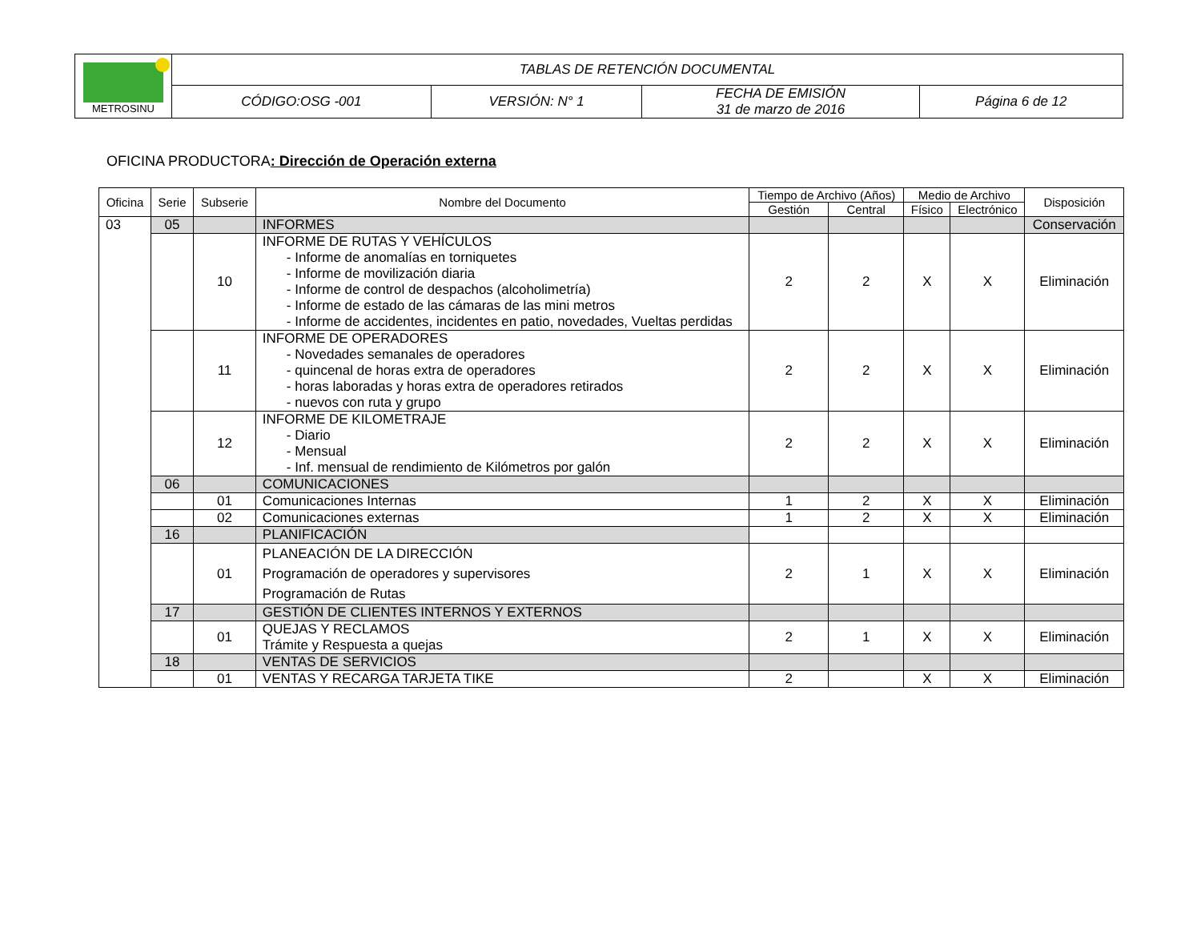| METROSINU | TABLAS DE RETENCIÓN DOCUMENTAL | | | |
| | CÓDIGO:OSG -001 | VERSIÓN: N° 1 | FECHA DE EMISIÓN 31 de marzo de 2016 | Página 6 de 12 |
OFICINA PRODUCTORA: Dirección de Operación externa
| Oficina | Serie | Subserie | Nombre del Documento | Tiempo de Archivo (Años) | | Medio de Archivo | | Disposición |
| --- | --- | --- | --- | --- | --- | --- | --- | --- |
| | | | | Gestión | Central | Físico | Electrónico | |
| 03 | 05 | | INFORMES | | | | | Conservación |
| | | 10 | INFORME DE RUTAS Y VEHÍCULOS - Informe de anomalías en torniquetes - Informe de movilización diaria - Informe de control de despachos (alcoholimetría) - Informe de estado de las cámaras de las mini metros - Informe de accidentes, incidentes en patio, novedades, Vueltas perdidas | 2 | 2 | X | X | Eliminación |
| | | 11 | INFORME DE OPERADORES - Novedades semanales de operadores - quincenal de horas extra de operadores - horas laboradas y horas extra de operadores retirados - nuevos con ruta y grupo | 2 | 2 | X | X | Eliminación |
| | | 12 | INFORME DE KILOMETRAJE - Diario - Mensual - Inf. mensual de rendimiento de Kilómetros por galón | 2 | 2 | X | X | Eliminación |
| | 06 | | COMUNICACIONES | | | | | |
| | | 01 | Comunicaciones Internas | 1 | 2 | X | X | Eliminación |
| | | 02 | Comunicaciones externas | 1 | 2 | X | X | Eliminación |
| | 16 | | PLANIFICACIÓN | | | | | |
| | | 01 | PLANEACIÓN DE LA DIRECCIÓN Programación de operadores y supervisores Programación de Rutas | 2 | 1 | X | X | Eliminación |
| | 17 | | GESTIÓN DE CLIENTES INTERNOS Y EXTERNOS | | | | | |
| | | 01 | QUEJAS Y RECLAMOS Trámite y Respuesta a quejas | 2 | 1 | X | X | Eliminación |
| | 18 | | VENTAS DE SERVICIOS | | | | | |
| | | 01 | VENTAS Y RECARGA TARJETA TIKE | 2 | | X | X | Eliminación |